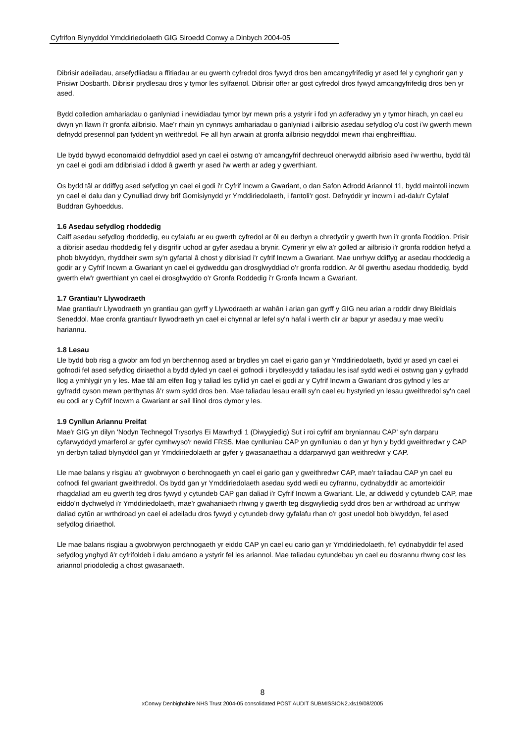Cyfrifon Blynyddol Ymddiriedolaeth GIG Siroedd Conwy a Dinbych 2004-05
Dibrisir adeiladau, arsefydliadau a ffitiadau ar eu gwerth cyfredol dros fywyd dros ben amcangyfrifedig yr ased fel y cynghorir gan y Prisiwr Dosbarth. Dibrisir prydlesau dros y tymor les sylfaenol. Dibrisir offer ar gost cyfredol dros fywyd amcangyfrifedig dros ben yr ased.
Bydd colledion amhariadau o ganlyniad i newidiadau tymor byr mewn pris a ystyrir i fod yn adferadwy yn y tymor hirach, yn cael eu dwyn yn llawn i'r gronfa ailbrisio. Mae'r rhain yn cynnwys amhariadau o ganlyniad i ailbrisio asedau sefydlog o'u cost i'w gwerth mewn defnydd presennol pan fyddent yn weithredol. Fe all hyn arwain at gronfa ailbrisio negyddol mewn rhai enghreifftiau.
Lle bydd bywyd economaidd defnyddiol ased yn cael ei ostwng o'r amcangyfrif dechreuol oherwydd ailbrisio ased i'w werthu, bydd tâl yn cael ei godi am ddibrisiad i ddod â gwerth yr ased i'w werth ar adeg y gwerthiant.
Os bydd tâl ar ddiffyg ased sefydlog yn cael ei godi i'r Cyfrif Incwm a Gwariant, o dan Safon Adrodd Ariannol 11, bydd maintoli incwm yn cael ei dalu dan y Cynulliad drwy brif Gomisiynydd yr Ymddiriedolaeth, i fantoli'r gost. Defnyddir yr incwm i ad-dalu'r Cyfalaf Buddran Gyhoeddus.
1.6 Asedau sefydlog rhoddedig
Caiff asedau sefydlog rhoddedig, eu cyfalafu ar eu gwerth cyfredol ar ôl eu derbyn a chredydir y gwerth hwn i'r gronfa Roddion. Prisir a dibrisir asedau rhoddedig fel y disgrifir uchod ar gyfer asedau a brynir. Cymerir yr elw a'r golled ar ailbrisio i'r gronfa roddion hefyd a phob blwyddyn, rhyddheir swm sy'n gyfartal â chost y dibrisiad i'r cyfrif Incwm a Gwariant. Mae unrhyw ddiffyg ar asedau rhoddedig a godir ar y Cyfrif Incwm a Gwariant yn cael ei gydweddu gan drosglwyddiad o'r gronfa roddion. Ar ôl gwerthu asedau rhoddedig, bydd gwerth elw'r gwerthiant yn cael ei drosglwyddo o'r Gronfa Roddedig i'r Gronfa Incwm a Gwariant.
1.7 Grantiau'r Llywodraeth
Mae grantiau'r Llywodraeth yn grantiau gan gyrff y Llywodraeth ar wahân i arian gan gyrff y GIG neu arian a roddir drwy Bleidlais Seneddol. Mae cronfa grantiau'r llywodraeth yn cael ei chynnal ar lefel sy'n hafal i werth clir ar bapur yr asedau y mae wedi'u hariannu.
1.8 Lesau
Lle bydd bob risg a gwobr am fod yn berchennog ased ar brydles yn cael ei gario gan yr Ymddiriedolaeth, bydd yr ased yn cael ei gofnodi fel ased sefydlog diriaethol a bydd dyled yn cael ei gofnodi i brydlesydd y taliadau les isaf sydd wedi ei ostwng gan y gyfradd llog a ymhlygir yn y les. Mae tâl am elfen llog y taliad les cyllid yn cael ei godi ar y Cyfrif Incwm a Gwariant dros gyfnod y les ar gyfradd cyson mewn perthynas â'r swm sydd dros ben. Mae taliadau lesau eraill sy'n cael eu hystyried yn lesau gweithredol sy'n cael eu codi ar y Cyfrif Incwm a Gwariant ar sail llinol dros dymor y les.
1.9 Cynllun Ariannu Preifat
Mae'r GIG yn dilyn 'Nodyn Technegol Trysorlys Ei Mawrhydi 1 (Diwygiedig) Sut i roi cyfrif am bryniannau CAP' sy'n darparu cyfarwyddyd ymarferol ar gyfer cymhwyso'r newid FRS5. Mae cynlluniau CAP yn gynlluniau o dan yr hyn y bydd gweithredwr y CAP yn derbyn taliad blynyddol gan yr Ymddiriedolaeth ar gyfer y gwasanaethau a ddarparwyd gan weithredwr y CAP.
Lle mae balans y risgiau a'r gwobrwyon o berchnogaeth yn cael ei gario gan y gweithredwr CAP, mae'r taliadau CAP yn cael eu cofnodi fel gwariant gweithredol. Os bydd gan yr Ymddiriedolaeth asedau sydd wedi eu cyfrannu, cydnabyddir ac amorteiddir rhagdaliad am eu gwerth teg dros fywyd y cytundeb CAP gan daliad i'r Cyfrif Incwm a Gwariant. Lle, ar ddiwedd y cytundeb CAP, mae eiddo'n dychwelyd i'r Ymddiriedolaeth, mae'r gwahaniaeth rhwng y gwerth teg disgwyliedig sydd dros ben ar wrthdroad ac unrhyw daliad cytûn ar wrthdroad yn cael ei adeiladu dros fywyd y cytundeb drwy gyfalafu rhan o'r gost unedol bob blwyddyn, fel ased sefydlog diriaethol.
Lle mae balans risgiau a gwobrwyon perchnogaeth yr eiddo CAP yn cael eu cario gan yr Ymddiriedolaeth, fe'i cydnabyddir fel ased sefydlog ynghyd â'r cyfrifoldeb i dalu amdano a ystyrir fel les ariannol. Mae taliadau cytundebau yn cael eu dosrannu rhwng cost les ariannol priodoledig a chost gwasanaeth.
8
xConwy Denbighshire NHS Trust 2004-05 consolidated POST AUDIT SUBMISSION2.xls19/08/2005